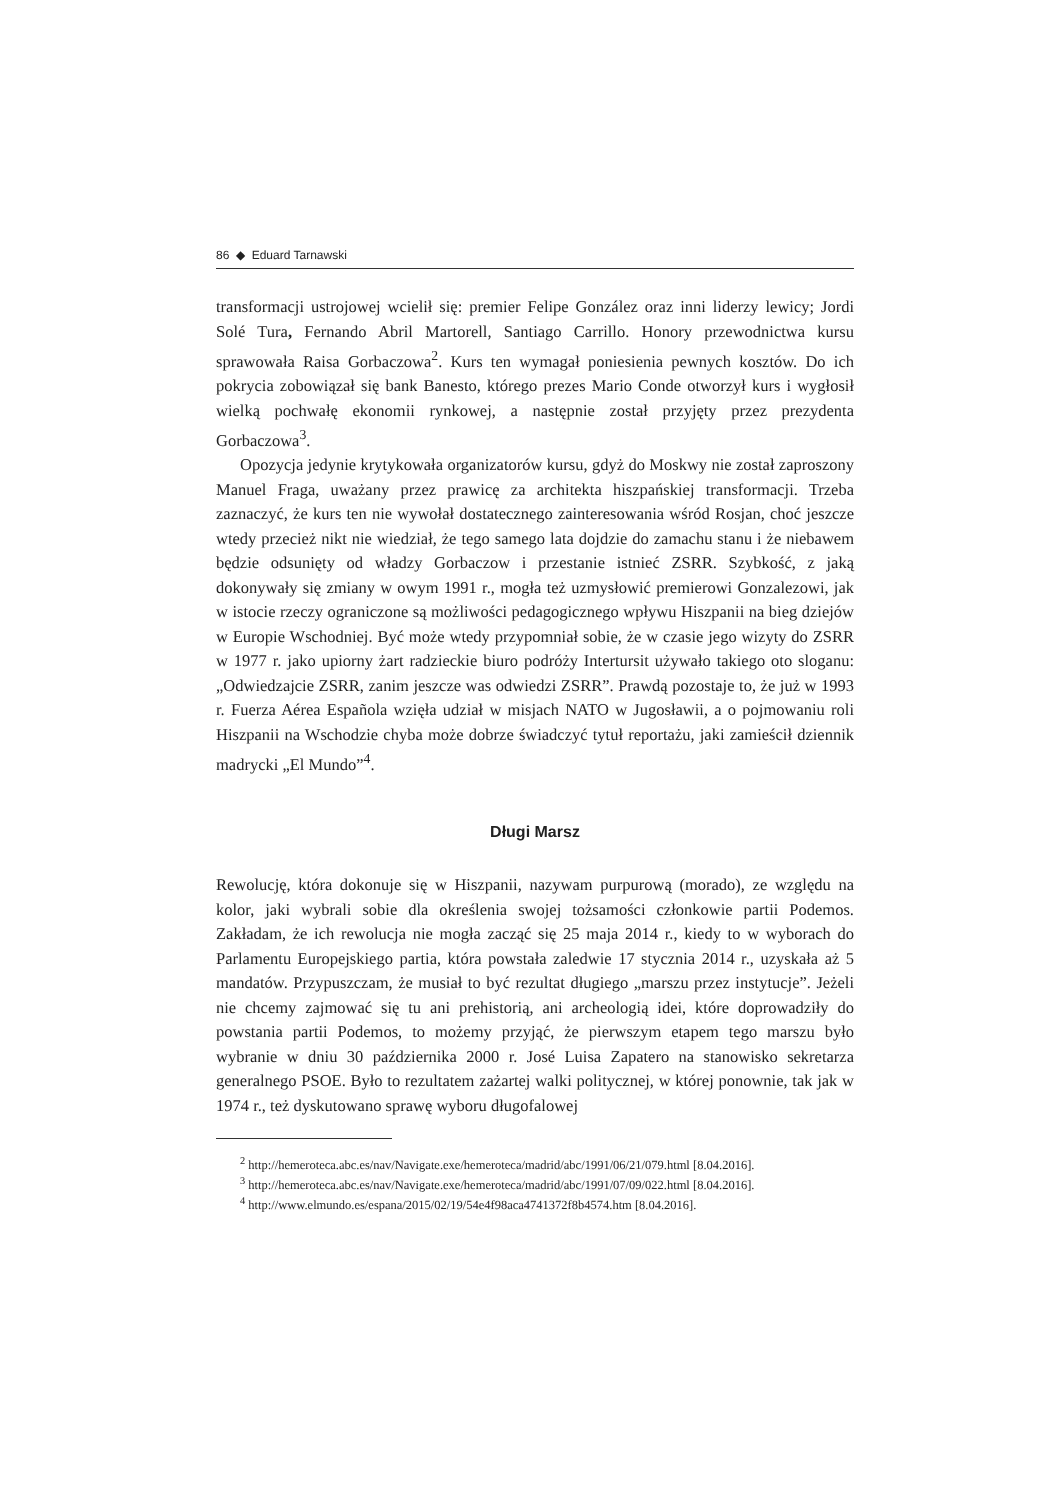86 ◆ Eduard Tarnawski
transformacji ustrojowej wcielił się: premier Felipe González oraz inni liderzy lewicy; Jordi Solé Tura, Fernando Abril Martorell, Santiago Carrillo. Honory przewodnictwa kursu sprawowała Raisa Gorbaczowa<sup>2</sup>. Kurs ten wymagał poniesienia pewnych kosztów. Do ich pokrycia zobowiązał się bank Banesto, którego prezes Mario Conde otworzył kurs i wygłosił wielką pochwałę ekonomii rynkowej, a następnie został przyjęty przez prezydenta Gorbaczowa<sup>3</sup>.
Opozycja jedynie krytykowała organizatorów kursu, gdyż do Moskwy nie został zaproszony Manuel Fraga, uważany przez prawicę za architekta hiszpańskiej transformacji. Trzeba zaznaczyć, że kurs ten nie wywołał dostatecznego zainteresowania wśród Rosjan, choć jeszcze wtedy przecież nikt nie wiedział, że tego samego lata dojdzie do zamachu stanu i że niebawem będzie odsunięty od władzy Gorbaczow i przestanie istnieć ZSRR. Szybkość, z jaką dokonywały się zmiany w owym 1991 r., mogła też uzmysłowić premierowi Gonzalezowi, jak w istocie rzeczy ograniczone są możliwości pedagogicznego wpływu Hiszpanii na bieg dziejów w Europie Wschodniej. Być może wtedy przypomniał sobie, że w czasie jego wizyty do ZSRR w 1977 r. jako upiorny żart radzieckie biuro podróży Intertursit używało takiego oto sloganu: „Odwiedzajcie ZSRR, zanim jeszcze was odwiedzi ZSRR”. Prawdą pozostaje to, że już w 1993 r. Fuerza Aérea Española wzięła udział w misjach NATO w Jugosławii, a o pojmowaniu roli Hiszpanii na Wschodzie chyba może dobrze świadczyć tytuł reportażu, jaki zamieścił dziennik madrycki „El Mundo”<sup>4</sup>.
Długi Marsz
Rewolucję, która dokonuje się w Hiszpanii, nazywam purpurową (morado), ze względu na kolor, jaki wybrali sobie dla określenia swojej tożsamości członkowie partii Podemos. Zakładam, że ich rewolucja nie mogła zacząć się 25 maja 2014 r., kiedy to w wyborach do Parlamentu Europejskiego partia, która powstała zaledwie 17 stycznia 2014 r., uzyskała aż 5 mandatów. Przypuszczam, że musiał to być rezultat długiego „marszu przez instytucje”. Jeżeli nie chcemy zajmować się tu ani prehistorią, ani archeologią idei, które doprowadziły do powstania partii Podemos, to możemy przyjąć, że pierwszym etapem tego marszu było wybranie w dniu 30 października 2000 r. José Luisa Zapatero na stanowisko sekretarza generalnego PSOE. Było to rezultatem zażartej walki politycznej, w której ponownie, tak jak w 1974 r., też dyskutowano sprawę wyboru długofalowej
<sup>2</sup> http://hemeroteca.abc.es/nav/Navigate.exe/hemeroteca/madrid/abc/1991/06/21/079.html [8.04.2016].
<sup>3</sup> http://hemeroteca.abc.es/nav/Navigate.exe/hemeroteca/madrid/abc/1991/07/09/022.html [8.04.2016].
<sup>4</sup> http://www.elmundo.es/espana/2015/02/19/54e4f98aca4741372f8b4574.htm [8.04.2016].